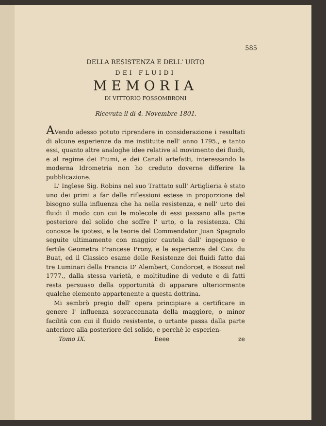585
DELLA RESISTENZA E DELL' URTO
DEI FLUIDI
MEMORIA
DI VITTORIO FOSSOMBRONI
Ricevuta il dì 4. Novembre 1801.
AVendo adesso potuto riprendere in considerazione i resultati di alcune esperienze da me instituite nell' anno 1795., e tanto essi, quanto altre analoghe idee relative al movimento dei fluidi, e al regime dei Fiumi, e dei Canali artefatti, interessando la moderna Idrometria non ho creduto doverne differire la pubblicazione.
L' Inglese Sig. Robins nel suo Trattato sull' Artiglieria è stato uno dei primi a far delle riflessioni estese in proporzione del bisogno sulla influenza che ha nella resistenza, e nell' urto dei fluidi il modo con cui le molecole di essi passano alla parte posteriore del solido che soffre l' urto, o la resistenza. Chi conosce le ipotesi, e le teorie del Commendator Juan Spagnolo seguite ultimamente con maggior cautela dall' ingegnoso e fertile Geometra Francese Prony, e le esperienze del Cav. du Buat, ed il Classico esame delle Resistenze dei fluidi fatto dai tre Luminari della Francia D' Alembert, Condorcet, e Bossut nel 1777., dalla stessa varietà, e moltitudine di vedute e di fatti resta persuaso della opportunità di apparare ulteriormente qualche elemento appartenente a questa dottrina.
Mi sembrò pregio dell' opera principiare a certificare in genere l' influenza sopraccennata della maggiore, o minor facilità con cui il fluido resistente, o urtante passa dalla parte anteriore alla posteriore del solido, e perchè le esperien-
Tomo IX. Eeee ze